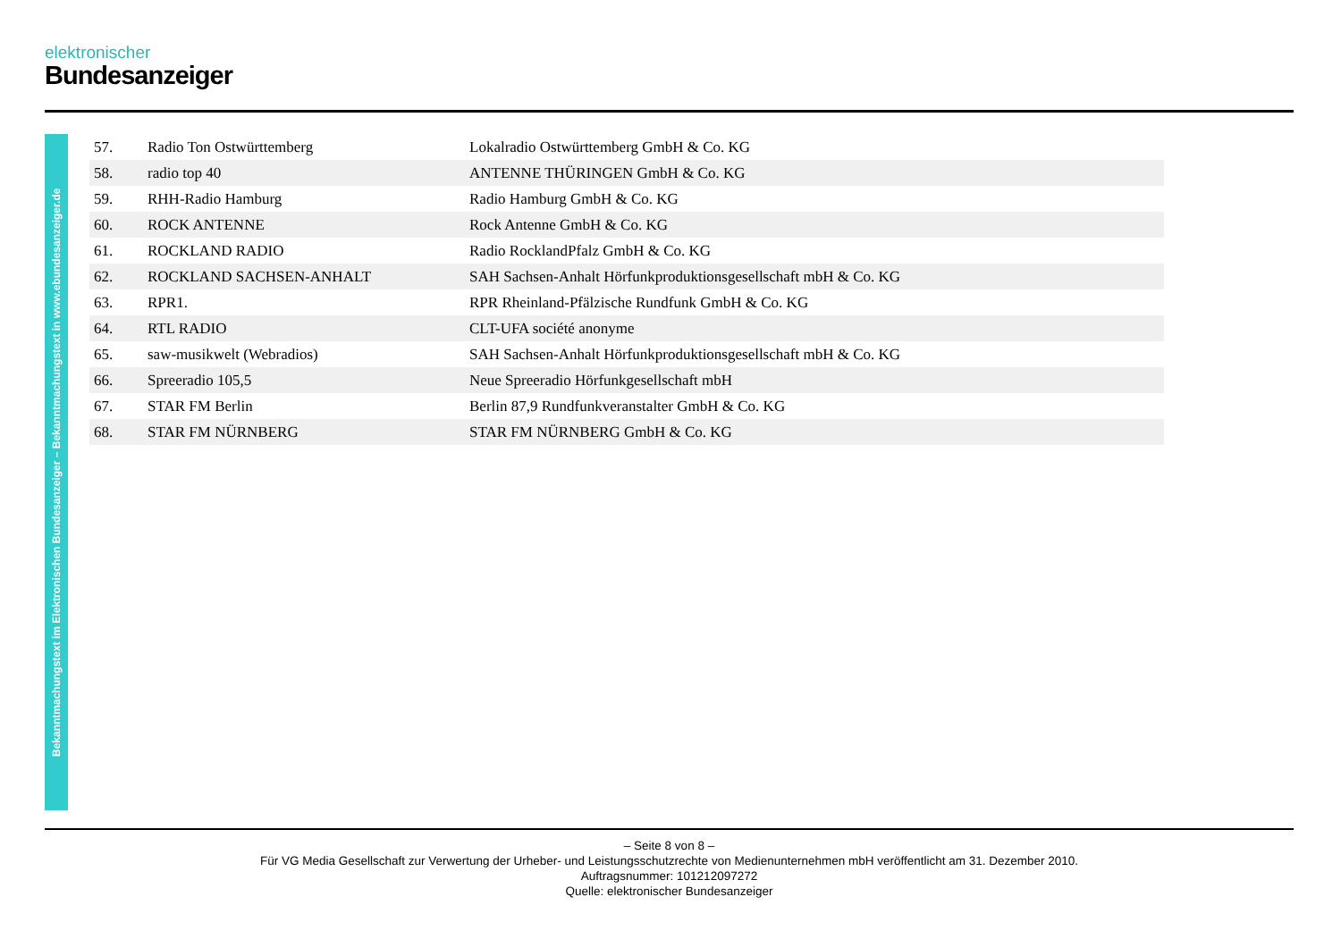elektronischer
Bundesanzeiger
Bekanntmachungstext im Elektronischen Bundesanzeiger – Bekanntmachungstext in www.ebundesanzeiger.de
| 57. | Radio Ton Ostwürttemberg | Lokalradio Ostwürttemberg GmbH & Co. KG |
| 58. | radio top 40 | ANTENNE THÜRINGEN GmbH & Co. KG |
| 59. | RHH-Radio Hamburg | Radio Hamburg GmbH & Co. KG |
| 60. | ROCK ANTENNE | Rock Antenne GmbH & Co. KG |
| 61. | ROCKLAND RADIO | Radio RocklandPfalz GmbH & Co. KG |
| 62. | ROCKLAND SACHSEN-ANHALT | SAH Sachsen-Anhalt Hörfunkproduktionsgesellschaft mbH & Co. KG |
| 63. | RPR1. | RPR Rheinland-Pfälzische Rundfunk GmbH & Co. KG |
| 64. | RTL RADIO | CLT-UFA société anonyme |
| 65. | saw-musikwelt (Webradios) | SAH Sachsen-Anhalt Hörfunkproduktionsgesellschaft mbH & Co. KG |
| 66. | Spreeradio 105,5 | Neue Spreeradio Hörfunkgesellschaft mbH |
| 67. | STAR FM Berlin | Berlin 87,9 Rundfunkveranstalter GmbH & Co. KG |
| 68. | STAR FM NÜRNBERG | STAR FM NÜRNBERG GmbH & Co. KG |
– Seite 8 von 8 –
Für VG Media Gesellschaft zur Verwertung der Urheber- und Leistungsschutzrechte von Medienunternehmen mbH veröffentlicht am 31. Dezember 2010.
Auftragsnummer: 101212097272
Quelle: elektronischer Bundesanzeiger